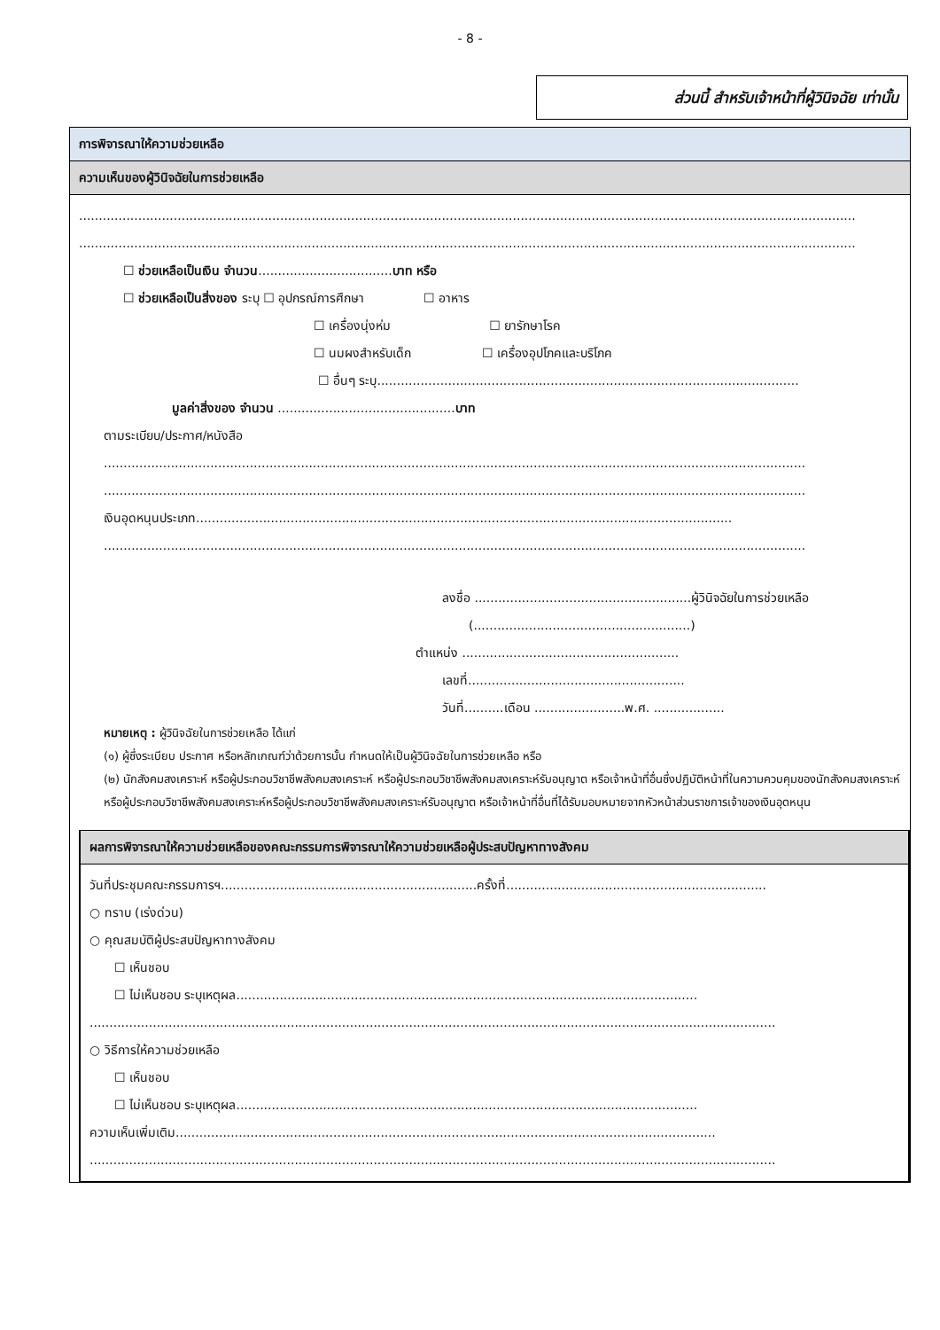- 8 -
ส่วนนี้ สำหรับเจ้าหน้าที่ผู้วินิจฉัย เท่านั้น
การพิจารณาให้ความช่วยเหลือ
ความเห็นของผู้วินิจฉัยในการช่วยเหลือ
.....................................................................................................................................................................................................
.....................................................................................................................................................................................................
☐ ช่วยเหลือเป็นเงิน จำนวน..................................บาท หรือ
☐ ช่วยเหลือเป็นสิ่งของ ระบุ ☐ อุปกรณ์การศึกษา ☐ อาหาร
☐ เครื่องนุ่งห่ม ☐ ยารักษาโรค
☐ นมผงสำหรับเด็ก ☐ เครื่องอุปโภคและบริโภค
☐ อื่นๆ ระบุ...........................................................................................................
มูลค่าสิ่งของ จำนวน .............................................บาท
ตามระเบียบ/ประกาศ/หนังสือ
..................................................................................................................................................................................
..................................................................................................................................................................................
เงินอุดหนุนประเภท........................................................................................................................................
..................................................................................................................................................................................
ลงชื่อ .......................................................ผู้วินิจฉัยในการช่วยเหลือ
(.......................................................)
ตำแหน่ง .......................................................
เลขที่.......................................................
วันที่..........เดือน .......................พ.ศ. ..................
หมายเหตุ : ผู้วินิจฉัยในการช่วยเหลือ ได้แก่
(๑) ผู้ซึ่งระเบียบ ประกาศ หรือหลักเกณฑ์ว่าด้วยการนั้น กำหนดให้เป็นผู้วินิจฉัยในการช่วยเหลือ หรือ
(๒) นักสังคมสงเคราะห์ หรือผู้ประกอบวิชาชีพสังคมสงเคราะห์ หรือผู้ประกอบวิชาชีพสังคมสงเคราะห์รับอนุญาต หรือเจ้าหน้าที่อื่นซึ่งปฏิบัติหน้าที่ในความควบคุมของนักสังคมสงเคราะห์หรือผู้ประกอบวิชาชีพสังคมสงเคราะห์หรือผู้ประกอบวิชาชีพสังคมสงเคราะห์รับอนุญาต หรือเจ้าหน้าที่อื่นที่ได้รับมอบหมายจากหัวหน้าส่วนราชการเจ้าของเงินอุดหนุน
ผลการพิจารณาให้ความช่วยเหลือของคณะกรรมการพิจารณาให้ความช่วยเหลือผู้ประสบปัญหาทางสังคม
วันที่ประชุมคณะกรรมการฯ.................................................................ครั้งที่..................................................................
○ ทราบ (เร่งด่วน)
○ คุณสมบัติผู้ประสบปัญหาทางสังคม
☐ เห็นชอบ
☐ ไม่เห็นชอบ ระบุเหตุผล.....................................................................................................................
..............................................................................................................................................................................
○ วิธีการให้ความช่วยเหลือ
☐ เห็นชอบ
☐ ไม่เห็นชอบ ระบุเหตุผล.....................................................................................................................
ความเห็นเพิ่มเติม.........................................................................................................................................
..............................................................................................................................................................................